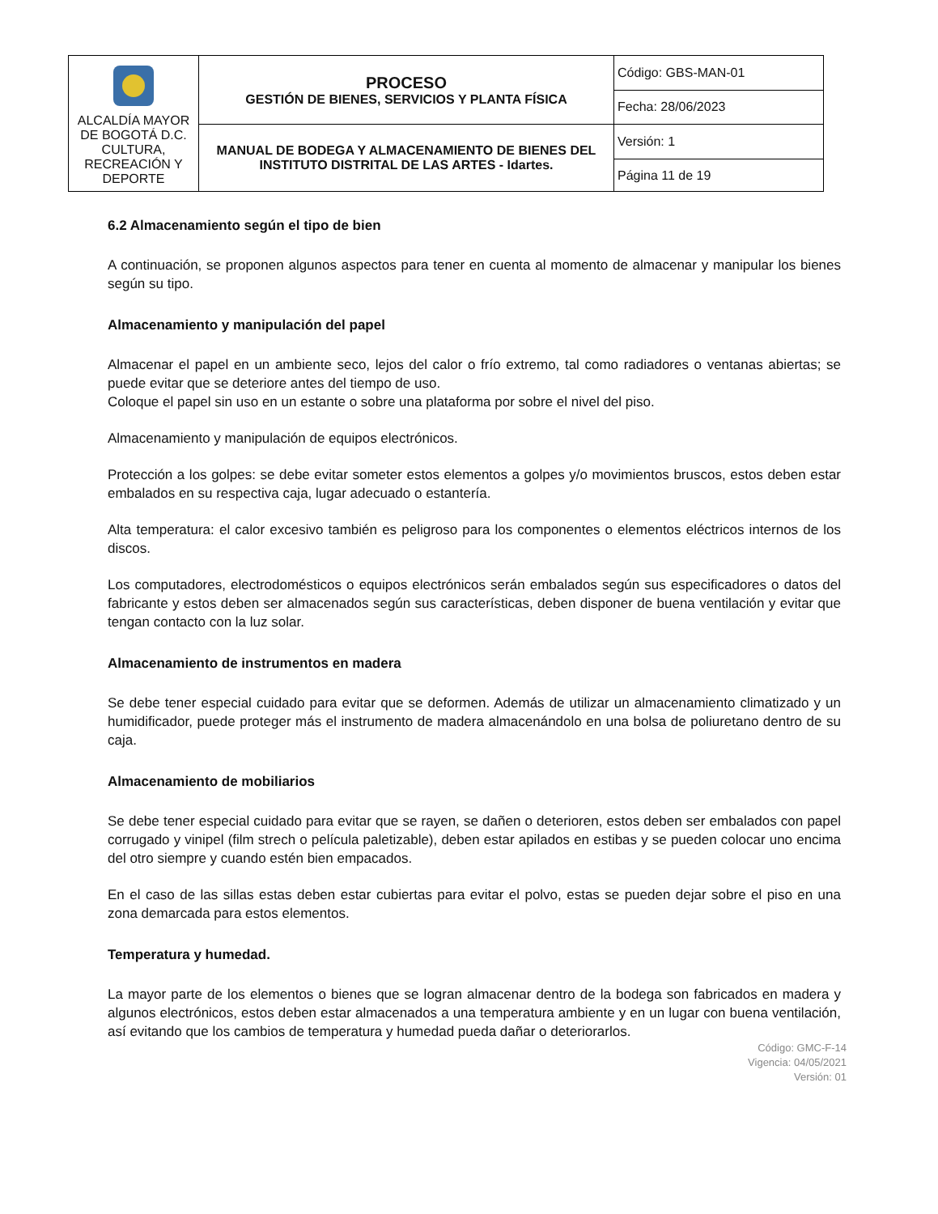| ALCALDÍA MAYOR DE BOGOTÁ D.C. CULTURA, RECREACIÓN Y DEPORTE | PROCESO GESTIÓN DE BIENES, SERVICIOS Y PLANTA FÍSICA | Código: GBS-MAN-01 |
| | | Fecha: 28/06/2023 |
| | MANUAL DE BODEGA Y ALMACENAMIENTO DE BIENES DEL INSTITUTO DISTRITAL DE LAS ARTES - Idartes. | Versión: 1 |
| | | Página 11 de 19 |
6.2 Almacenamiento según el tipo de bien
A continuación, se proponen algunos aspectos para tener en cuenta al momento de almacenar y manipular los bienes según su tipo.
Almacenamiento y manipulación del papel
Almacenar el papel en un ambiente seco, lejos del calor o frío extremo, tal como radiadores o ventanas abiertas; se puede evitar que se deteriore antes del tiempo de uso.
Coloque el papel sin uso en un estante o sobre una plataforma por sobre el nivel del piso.
Almacenamiento y manipulación de equipos electrónicos.
Protección a los golpes: se debe evitar someter estos elementos a golpes y/o movimientos bruscos, estos deben estar embalados en su respectiva caja, lugar adecuado o estantería.
Alta temperatura: el calor excesivo también es peligroso para los componentes o elementos eléctricos internos de los discos.
Los computadores, electrodomésticos o equipos electrónicos serán embalados según sus especificadores o datos del fabricante y estos deben ser almacenados según sus características, deben disponer de buena ventilación y evitar que tengan contacto con la luz solar.
Almacenamiento de instrumentos en madera
Se debe tener especial cuidado para evitar que se deformen. Además de utilizar un almacenamiento climatizado y un humidificador, puede proteger más el instrumento de madera almacenándolo en una bolsa de poliuretano dentro de su caja.
Almacenamiento de mobiliarios
Se debe tener especial cuidado para evitar que se rayen, se dañen o deterioren, estos deben ser embalados con papel corrugado y vinipel (film strech o película paletizable), deben estar apilados en estibas y se pueden colocar uno encima del otro siempre y cuando estén bien empacados.
En el caso de las sillas estas deben estar cubiertas para evitar el polvo, estas se pueden dejar sobre el piso en una zona demarcada para estos elementos.
Temperatura y humedad.
La mayor parte de los elementos o bienes que se logran almacenar dentro de la bodega son fabricados en madera y algunos electrónicos, estos deben estar almacenados a una temperatura ambiente y en un lugar con buena ventilación, así evitando que los cambios de temperatura y humedad pueda dañar o deteriorarlos.
Código: GMC-F-14
Vigencia: 04/05/2021
Versión: 01